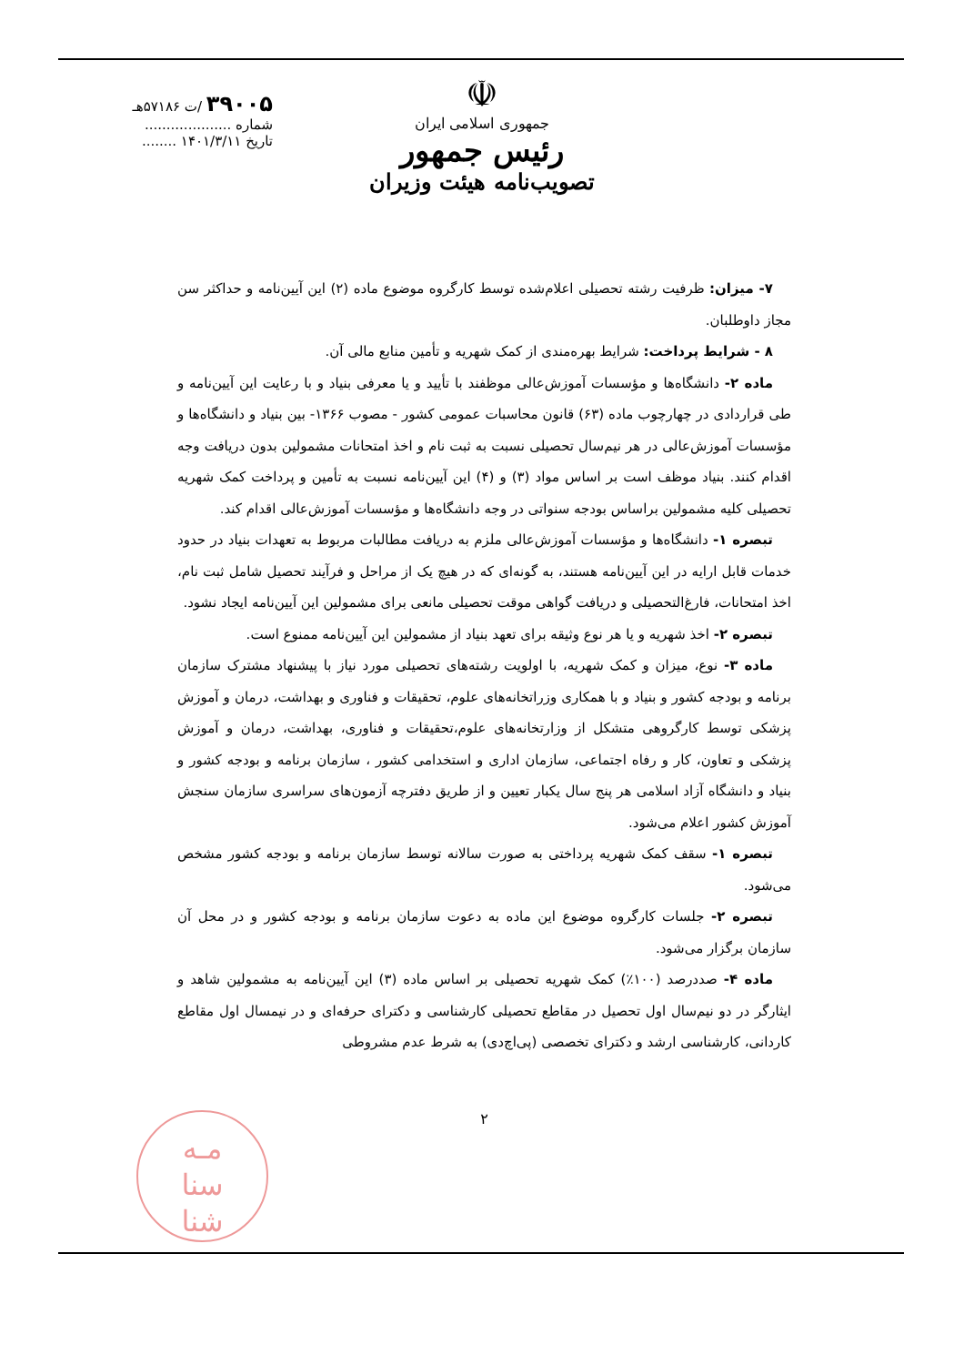۳۹۰۰۵ /ت ۵۷۱۸۶هـ
شماره ....................
تاریخ ۱۴۰۱/۳/۱۱ ........
☫
جمهوری اسلامی ایران
رئیس جمهور
تصویب‌نامه هیئت وزیران
۷- میزان: ظرفیت رشته تحصیلی اعلام‌شده توسط کارگروه موضوع ماده (۲) این آیین‌نامه و حداکثر سن مجاز داوطلبان.
۸ - شرایط پرداخت: شرایط بهره‌مندی از کمک شهریه و تأمین منابع مالی آن.
ماده ۲- دانشگاه‌ها و مؤسسات آموزش‌عالی موظفند با تأیید و یا معرفی بنیاد و با رعایت این آیین‌نامه و طی قراردادی در چهارچوب ماده (۶۳) قانون محاسبات عمومی کشور - مصوب ۱۳۶۶- بین بنیاد و دانشگاه‌ها و مؤسسات آموزش‌عالی در هر نیم‌سال تحصیلی نسبت به ثبت نام و اخذ امتحانات مشمولین بدون دریافت وجه اقدام کنند. بنیاد موظف است بر اساس مواد (۳) و (۴) این آیین‌نامه نسبت به تأمین و پرداخت کمک شهریه تحصیلی کلیه مشمولین براساس بودجه سنواتی در وجه دانشگاه‌ها و مؤسسات آموزش‌عالی اقدام کند.
تبصره ۱- دانشگاه‌ها و مؤسسات آموزش‌عالی ملزم به دریافت مطالبات مربوط به تعهدات بنیاد در حدود خدمات قابل ارایه در این آیین‌نامه هستند، به گونه‌ای که در هیچ یک از مراحل و فرآیند تحصیل شامل ثبت نام، اخذ امتحانات، فارغ‌التحصیلی و دریافت گواهی موقت تحصیلی مانعی برای مشمولین این آیین‌نامه ایجاد نشود.
تبصره ۲- اخذ شهریه و یا هر نوع وثیقه برای تعهد بنیاد از مشمولین این آیین‌نامه ممنوع است.
ماده ۳- نوع، میزان و کمک شهریه، با اولویت رشته‌های تحصیلی مورد نیاز با پیشنهاد مشترک سازمان برنامه و بودجه کشور و بنیاد و با همکاری وزراتخانه‌های علوم، تحقیقات و فناوری و بهداشت، درمان و آموزش پزشکی توسط کارگروهی متشکل از وزارتخانه‌های علوم،تحقیقات و فناوری، بهداشت، درمان و آموزش پزشکی و تعاون، کار و رفاه اجتماعی، سازمان اداری و استخدامی کشور ، سازمان برنامه و بودجه کشور و بنیاد و دانشگاه آزاد اسلامی هر پنج سال یکبار تعیین و از طریق دفترچه آزمون‌های سراسری سازمان سنجش آموزش کشور اعلام می‌شود.
تبصره ۱- سقف کمک شهریه پرداختی به صورت سالانه توسط سازمان برنامه و بودجه کشور مشخص می‌شود.
تبصره ۲- جلسات کارگروه موضوع این ماده به دعوت سازمان برنامه و بودجه کشور و در محل آن سازمان برگزار می‌شود.
ماده ۴- صددرصد (۱۰۰٪) کمک شهریه تحصیلی بر اساس ماده (۳) این آیین‌نامه به مشمولین شاهد و ایثارگر در دو نیم‌سال اول تحصیل در مقاطع تحصیلی کارشناسی و دکترای حرفه‌ای و در نیمسال اول مقاطع کاردانی، کارشناسی ارشد و دکترای تخصصی (پی‌اچ‌دی) به شرط عدم مشروطی
۲
مـه
سنا
شنا